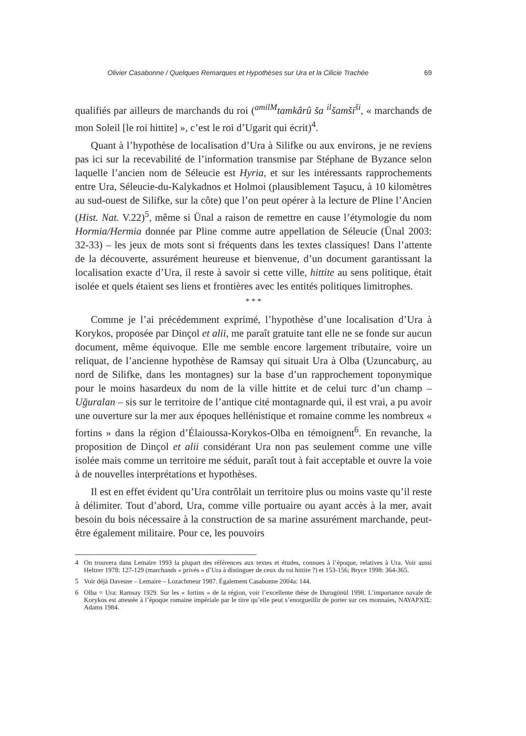Olivier Casabonne / Quelques Remarques et Hypothèses sur Ura et la Cilicie Trachée 69
qualifiés par ailleurs de marchands du roi (<sup>amilM</sup>tamkârû ša <sup>il</sup>šamši<sup>ši</sup>, « marchands de mon Soleil [le roi hittite] », c’est le roi d’Ugarit qui écrit)<sup>4</sup>.
Quant à l’hypothèse de localisation d’Ura à Silifke ou aux environs, je ne reviens pas ici sur la recevabilité de l’information transmise par Stéphane de Byzance selon laquelle l’ancien nom de Séleucie est Hyria, et sur les intéressants rapprochements entre Ura, Séleucie-du-Kalykadnos et Holmoi (plausiblement Taşucu, à 10 kilomètres au sud-ouest de Silifke, sur la côte) que l’on peut opérer à la lecture de Pline l’Ancien (Hist. Nat. V.22)<sup>5</sup>, même si Ünal a raison de remettre en cause l’étymologie du nom Hormia/Hermia donnée par Pline comme autre appellation de Séleucie (Ünal 2003: 32-33) – les jeux de mots sont si fréquents dans les textes classiques! Dans l’attente de la découverte, assurément heureuse et bienvenue, d’un document garantissant la localisation exacte d’Ura, il reste à savoir si cette ville, hittite au sens politique, était isolée et quels étaient ses liens et frontières avec les entités politiques limitrophes.
* * *
Comme je l’ai précédemment exprimé, l’hypothèse d’une localisation d’Ura à Korykos, proposée par Dinçol et alii, me paraît gratuite tant elle ne se fonde sur aucun document, même équivoque. Elle me semble encore largement tributaire, voire un reliquat, de l’ancienne hypothèse de Ramsay qui situait Ura à Olba (Uzuncaburç, au nord de Silifke, dans les montagnes) sur la base d’un rapprochement toponymique pour le moins hasardeux du nom de la ville hittite et de celui turc d’un champ – Uğuralan – sis sur le territoire de l’antique cité montagnarde qui, il est vrai, a pu avoir une ouverture sur la mer aux époques hellénistique et romaine comme les nombreux « fortins » dans la région d’Élaioussa-Korykos-Olba en témoignent<sup>6</sup>. En revanche, la proposition de Dinçol et alii considérant Ura non pas seulement comme une ville isolée mais comme un territoire me séduit, paraît tout à fait acceptable et ouvre la voie à de nouvelles interprétations et hypothèses.
Il est en effet évident qu’Ura contrôlait un territoire plus ou moins vaste qu’il reste à délimiter. Tout d’abord, Ura, comme ville portuaire ou ayant accès à la mer, avait besoin du bois nécessaire à la construction de sa marine assurément marchande, peut-être également militaire. Pour ce, les pouvoirs
<sup>4</sup> On trouvera dans Lemaire 1993 la plupart des références aux textes et études, connues à l’époque, relatives à Ura. Voir aussi Heltzer 1978: 127-129 (marchands « privés » d’Ura à distinguer de ceux du roi hittite ?) et 153-156; Bryce 1998: 364-365.
<sup>5</sup> Voir déjà Davesne – Lemaire – Lozachmeur 1987. Également Casabonne 2004a: 144.
<sup>6</sup> Olba = Ura: Ramsay 1929. Sur les « fortins » de la région, voir l’excellente thèse de Durugönül 1998. L’importance navale de Korykos est attestée à l’époque romaine impériale par le titre qu’elle peut s’enorgueillir de porter sur ces monnaies, ΝΑΥΑΡΧΙΣ: Adams 1984.